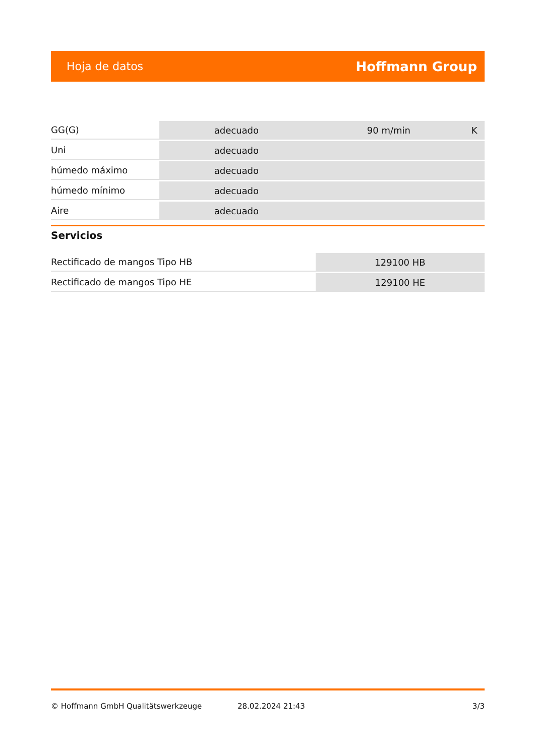Hoja de datos Hoffmann Group
| GG(G) | adecuado | 90 m/min | K |
| Uni | adecuado | | |
| húmedo máximo | adecuado | | |
| húmedo mínimo | adecuado | | |
| Aire | adecuado | | |
Servicios
| Rectificado de mangos Tipo HB | 129100 HB |
| Rectificado de mangos Tipo HE | 129100 HE |
© Hoffmann GmbH Qualitätswerkzeuge 28.02.2024 21:43 3/3